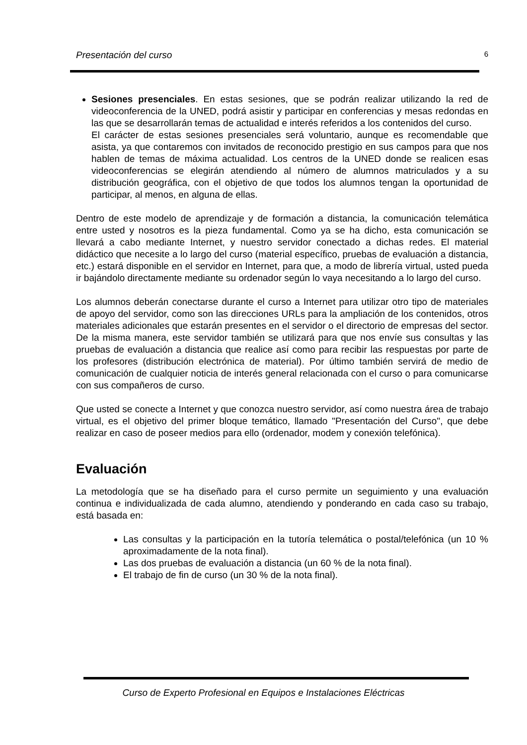Presentación del curso 6
Sesiones presenciales. En estas sesiones, que se podrán realizar utilizando la red de videoconferencia de la UNED, podrá asistir y participar en conferencias y mesas redondas en las que se desarrollarán temas de actualidad e interés referidos a los contenidos del curso.
El carácter de estas sesiones presenciales será voluntario, aunque es recomendable que asista, ya que contaremos con invitados de reconocido prestigio en sus campos para que nos hablen de temas de máxima actualidad. Los centros de la UNED donde se realicen esas videoconferencias se elegirán atendiendo al número de alumnos matriculados y a su distribución geográfica, con el objetivo de que todos los alumnos tengan la oportunidad de participar, al menos, en alguna de ellas.
Dentro de este modelo de aprendizaje y de formación a distancia, la comunicación telemática entre usted y nosotros es la pieza fundamental. Como ya se ha dicho, esta comunicación se llevará a cabo mediante Internet, y nuestro servidor conectado a dichas redes. El material didáctico que necesite a lo largo del curso (material específico, pruebas de evaluación a distancia, etc.) estará disponible en el servidor en Internet, para que, a modo de librería virtual, usted pueda ir bajándolo directamente mediante su ordenador según lo vaya necesitando a lo largo del curso.
Los alumnos deberán conectarse durante el curso a Internet para utilizar otro tipo de materiales de apoyo del servidor, como son las direcciones URLs para la ampliación de los contenidos, otros materiales adicionales que estarán presentes en el servidor o el directorio de empresas del sector. De la misma manera, este servidor también se utilizará para que nos envíe sus consultas y las pruebas de evaluación a distancia que realice así como para recibir las respuestas por parte de los profesores (distribución electrónica de material). Por último también servirá de medio de comunicación de cualquier noticia de interés general relacionada con el curso o para comunicarse con sus compañeros de curso.
Que usted se conecte a Internet y que conozca nuestro servidor, así como nuestra área de trabajo virtual, es el objetivo del primer bloque temático, llamado "Presentación del Curso", que debe realizar en caso de poseer medios para ello (ordenador, modem y conexión telefónica).
Evaluación
La metodología que se ha diseñado para el curso permite un seguimiento y una evaluación continua e individualizada de cada alumno, atendiendo y ponderando en cada caso su trabajo, está basada en:
Las consultas y la participación en la tutoría telemática o postal/telefónica (un 10 % aproximadamente de la nota final).
Las dos pruebas de evaluación a distancia (un 60 % de la nota final).
El trabajo de fin de curso (un 30 % de la nota final).
Curso de Experto Profesional en Equipos e Instalaciones Eléctricas